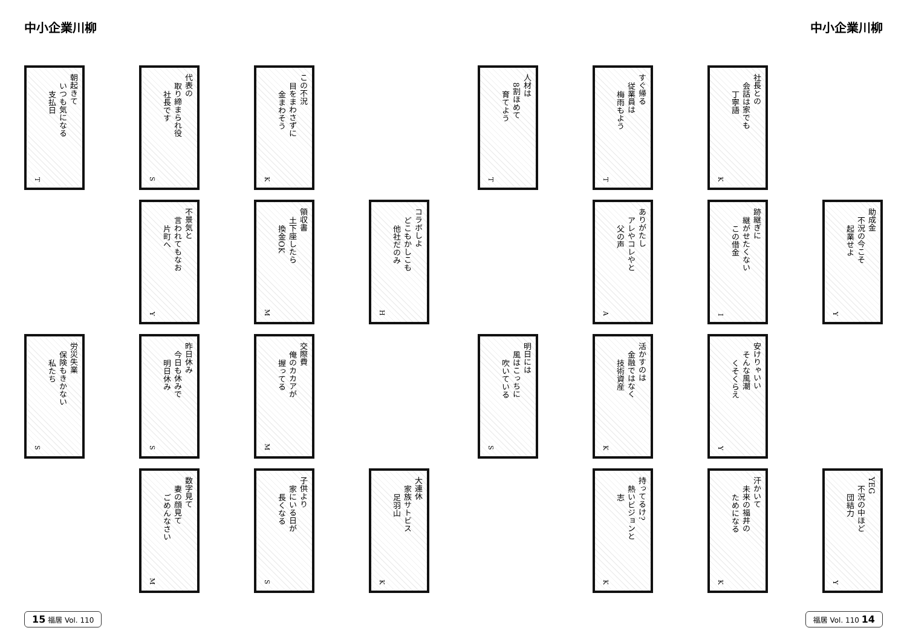中小企業川柳
社長との
会話は家でも
丁寧語
K
すぐ帰る
従業員は
梅雨もよう
T
人材は
8割ほめて
育てよう
T
助成金
不況の今こそ
起業せよ
Y
跡継ぎに
継がせたくない
この借金
I
ありがたし
アレやコレやと
父の声
A
安けりゃいい
そんな風潮
くそくらえ
Y
活かすのは
金融ではなく
技術資産
K
明日には
風はこっちに
吹いている
S
YEG
不況の中ほど
団結力
Y
汗かいて
未来の福井の
ためになる
K
持ってるけ?
熱いビジョンと
志
K
福居 Vol. 110 14
中小企業川柳
この不況
目をまわさずに
金まわそう
K
代表の
取り締まられ役
社長です
S
朝起きて
いつも気になる
支払日
T
コラボしよ
どこもかしこも
他社だのみ
H
領収書
土下座したら
換金OK
M
不景気と
言われてもなお
片町へ
Y
交際費
俺のカカアが
握ってる
M
昨日休み
今日も休みで
明日休み
S
労災失業
保険もきかない
私たち
S
大連休
家族サトビス
足羽山
K
子供より
家にいる日が
長くなる
S
数字見て
妻の顔見て
ごめんなさい
M
15 福居 Vol. 110